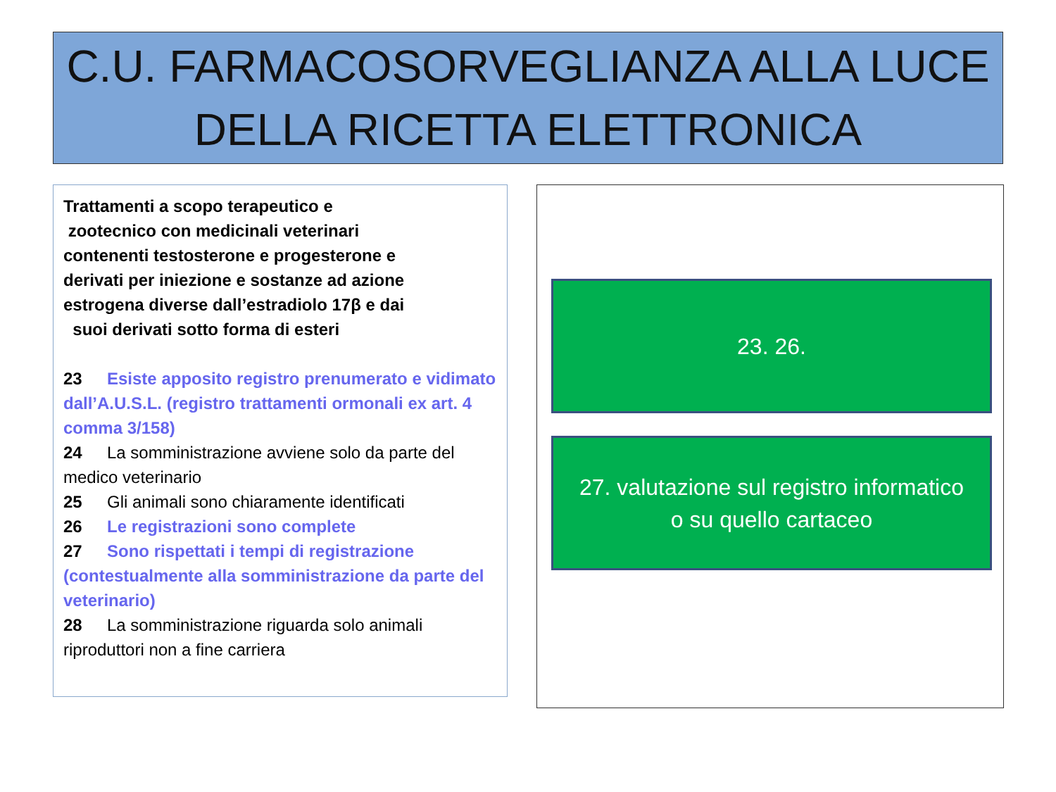C.U. FARMACOSORVEGLIANZA ALLA LUCE
DELLA RICETTA ELETTRONICA
Trattamenti a scopo terapeutico e
zootecnico con medicinali veterinari
contenenti testosterone e progesterone e
derivati per iniezione e sostanze ad azione
estrogena diverse dall’estradiolo 17β e dai
suoi derivati sotto forma di esteri
23 Esiste apposito registro prenumerato e vidimato dall’A.U.S.L. (registro trattamenti ormonali ex art. 4 comma 3/158)
24 La somministrazione avviene solo da parte del medico veterinario
25 Gli animali sono chiaramente identificati
26 Le registrazioni sono complete
27 Sono rispettati i tempi di registrazione (contestualmente alla somministrazione da parte del veterinario)
28 La somministrazione riguarda solo animali riproduttori non a fine carriera
23. 26.
27. valutazione sul registro informatico
o su quello cartaceo